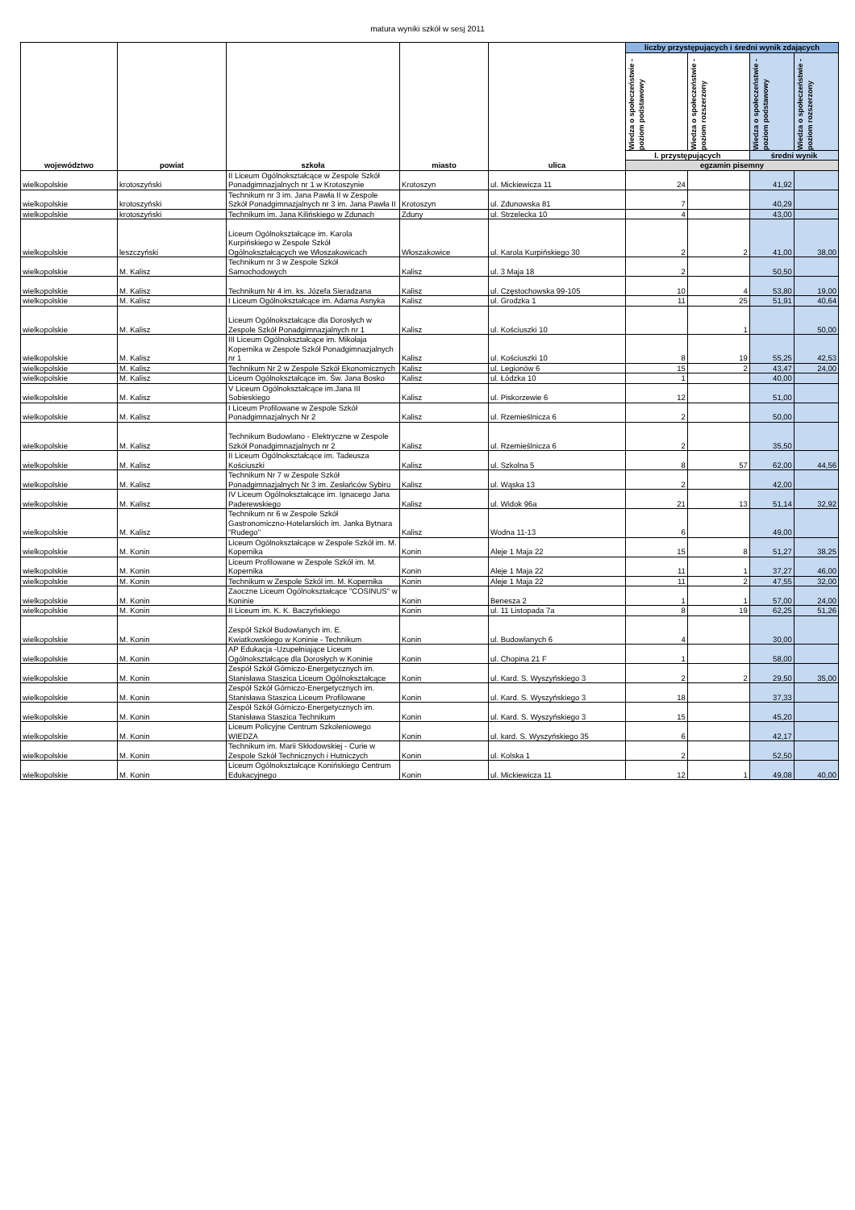matura wyniki szkół w sesj 2011
| województwo | powiat | szkoła | miasto | ulica | liczby przystępujących i średni wynik zdających | | | |
| --- | --- | --- | --- | --- | --- | --- | --- | --- |
| | | | | | Wiedza o społeczeństwie - poziom podstawowy | Wiedza o społeczeństwie - poziom rozszerzony | Wiedza o społeczeństwie - poziom podstawowy | Wiedza o społeczeństwie - poziom rozszerzony |
| | | | | | l. przystępujących | | średni wynik | |
| | | | | | egzamin pisemny | | | |
| wielkopolskie | krotoszyński | II Liceum Ogólnokształcące w Zespole Szkół Ponadgimnazjalnych nr 1 w Krotoszynie | Krotoszyn | ul. Mickiewicza 11 | 24 | | 41,92 | |
| wielkopolskie | krotoszyński | Technikum nr 3 im. Jana Pawła II w Zespole Szkół Ponadgimnazjalnych nr 3 im. Jana Pawła II | Krotoszyn | ul. Zdunowska 81 | 7 | | 40,29 | |
| wielkopolskie | krotoszyński | Technikum im. Jana Kilińskiego w Zdunach | Zduny | ul. Strzelecka 10 | 4 | | 43,00 | |
| wielkopolskie | leszczyński | Liceum Ogólnokształcące im. Karola Kurpińskiego w Zespole Szkół Ogólnokształcących we Włoszakowicach | Włoszakowice | ul. Karola Kurpińskiego 30 | 2 | 2 | 41,00 | 38,00 |
| wielkopolskie | M. Kalisz | Technikum nr 3 w Zespole Szkół Samochodowych | Kalisz | ul. 3 Maja 18 | 2 | | 50,50 | |
| wielkopolskie | M. Kalisz | Technikum Nr 4 im. ks. Józefa Sieradzana | Kalisz | ul. Częstochowska 99-105 | 10 | 4 | 53,80 | 19,00 |
| wielkopolskie | M. Kalisz | I Liceum Ogólnokształcące im. Adama Asnyka | Kalisz | ul. Grodzka 1 | 11 | 25 | 51,91 | 40,64 |
| wielkopolskie | M. Kalisz | Liceum Ogólnokształcące dla Dorosłych w Zespole Szkół Ponadgimnazjalnych nr 1 | Kalisz | ul. Kościuszki 10 | | 1 | | 50,00 |
| wielkopolskie | M. Kalisz | III Liceum Ogólnokształcące im. Mikołaja Kopernika w Zespole Szkół Ponadgimnazjalnych nr 1 | Kalisz | ul. Kościuszki 10 | 8 | 19 | 55,25 | 42,53 |
| wielkopolskie | M. Kalisz | Technikum Nr 2 w Zespole Szkół Ekonomicznych | Kalisz | ul. Legionów 6 | 15 | 2 | 43,47 | 24,00 |
| wielkopolskie | M. Kalisz | Liceum Ogólnokształcące im. Św. Jana Bosko | Kalisz | ul. Łódzka 10 | 1 | | 40,00 | |
| wielkopolskie | M. Kalisz | V Liceum Ogólnokształcące im.Jana III Sobieskiego | Kalisz | ul. Piskorzewie 6 | 12 | | 51,00 | |
| wielkopolskie | M. Kalisz | I Liceum Profilowane w Zespole Szkół Ponadgimnazjalnych Nr 2 | Kalisz | ul. Rzemieślnicza 6 | 2 | | 50,00 | |
| wielkopolskie | M. Kalisz | Technikum Budowlano - Elektryczne w Zespole Szkół Ponadgimnazjalnych nr 2 | Kalisz | ul. Rzemieślnicza 6 | 2 | | 35,50 | |
| wielkopolskie | M. Kalisz | II Liceum Ogólnokształcące im. Tadeusza Kościuszki | Kalisz | ul. Szkolna 5 | 8 | 57 | 62,00 | 44,56 |
| wielkopolskie | M. Kalisz | Technikum Nr 7 w Zespole Szkół Ponadgimnazjalnych Nr 3 im. Zesłańców Sybiru | Kalisz | ul. Wąska 13 | 2 | | 42,00 | |
| wielkopolskie | M. Kalisz | IV Liceum Ogólnokształcące im. Ignacego Jana Paderewskiego | Kalisz | ul. Widok 96a | 21 | 13 | 51,14 | 32,92 |
| wielkopolskie | M. Kalisz | Technikum nr 6 w Zespole Szkół Gastronomiczno-Hotelarskich im. Janka Bytnara "Rudego" | Kalisz | Wodna 11-13 | 6 | | 49,00 | |
| wielkopolskie | M. Konin | Liceum Ogólnokształcące w Zespole Szkół im. M. Kopernika | Konin | Aleje 1 Maja 22 | 15 | 8 | 51,27 | 38,25 |
| wielkopolskie | M. Konin | Liceum Profilowane w Zespole Szkół im. M. Kopernika | Konin | Aleje 1 Maja 22 | 11 | 1 | 37,27 | 46,00 |
| wielkopolskie | M. Konin | Technikum w Zespole Szkól im. M. Kopernika | Konin | Aleje 1 Maja 22 | 11 | 2 | 47,55 | 32,00 |
| wielkopolskie | M. Konin | Zaoczne Liceum Ogólnokształcące "COSINUS" w Koninie | Konin | Benesza 2 | 1 | 1 | 57,00 | 24,00 |
| wielkopolskie | M. Konin | II Liceum im. K. K. Baczyńskiego | Konin | ul. 11 Listopada 7a | 8 | 19 | 62,25 | 51,26 |
| wielkopolskie | M. Konin | Zespół Szkół Budowlanych im. E. Kwiatkowskiego w Koninie - Technikum | Konin | ul. Budowlanych 6 | 4 | | 30,00 | |
| wielkopolskie | M. Konin | AP Edukacja -Uzupełniające Liceum Ogólnokształcące dla Dorosłych w Koninie | Konin | ul. Chopina 21 F | 1 | | 58,00 | |
| wielkopolskie | M. Konin | Zespół Szkół Górniczo-Energetycznych im. Stanisława Staszica Liceum Ogólnokształcące | Konin | ul. Kard. S. Wyszyńskiego 3 | 2 | 2 | 29,50 | 35,00 |
| wielkopolskie | M. Konin | Zespół Szkół Górniczo-Energetycznych im. Stanisława Staszica Liceum Profilowane | Konin | ul. Kard. S. Wyszyńskiego 3 | 18 | | 37,33 | |
| wielkopolskie | M. Konin | Zespół Szkół Górniczo-Energetycznych im. Stanisława Staszica Technikum | Konin | ul. Kard. S. Wyszyńskiego 3 | 15 | | 45,20 | |
| wielkopolskie | M. Konin | Liceum Policyjne Centrum Szkoleniowego WIEDZA | Konin | ul. kard. S. Wyszyńskiego 35 | 6 | | 42,17 | |
| wielkopolskie | M. Konin | Technikum im. Marii Skłodowskiej - Curie w Zespole Szkół Technicznych i Hutniczych | Konin | ul. Kolska 1 | 2 | | 52,50 | |
| wielkopolskie | M. Konin | Liceum Ogólnokształcące Konińskiego Centrum Edukacyjnego | Konin | ul. Mickiewicza 11 | 12 | 1 | 49,08 | 40,00 |